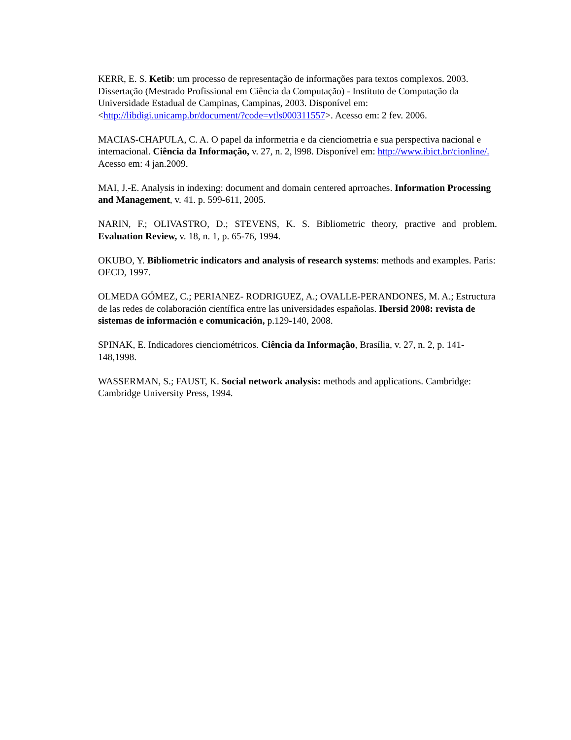KERR, E. S. Ketib: um processo de representação de informações para textos complexos. 2003. Dissertação (Mestrado Profissional em Ciência da Computação) - Instituto de Computação da Universidade Estadual de Campinas, Campinas, 2003. Disponível em: <http://libdigi.unicamp.br/document/?code=vtls000311557>. Acesso em: 2 fev. 2006.
MACIAS-CHAPULA, C. A. O papel da informetria e da cienciometria e sua perspectiva nacional e internacional. Ciência da Informação, v. 27, n. 2, l998. Disponível em: http://www.ibict.br/cionline/. Acesso em: 4 jan.2009.
MAI, J.-E. Analysis in indexing: document and domain centered aprroaches. Information Processing and Management, v. 41. p. 599-611, 2005.
NARIN, F.; OLIVASTRO, D.; STEVENS, K. S. Bibliometric theory, practive and problem. Evaluation Review, v. 18, n. 1, p. 65-76, 1994.
OKUBO, Y. Bibliometric indicators and analysis of research systems: methods and examples. Paris: OECD, 1997.
OLMEDA GÓMEZ, C.; PERIANEZ- RODRIGUEZ, A.; OVALLE-PERANDONES, M. A.; Estructura de las redes de colaboración científica entre las universidades españolas. Ibersid 2008: revista de sistemas de información e comunicación, p.129-140, 2008.
SPINAK, E. Indicadores cienciométricos. Ciência da Informação, Brasília, v. 27, n. 2, p. 141-148,1998.
WASSERMAN, S.; FAUST, K. Social network analysis: methods and applications. Cambridge: Cambridge University Press, 1994.